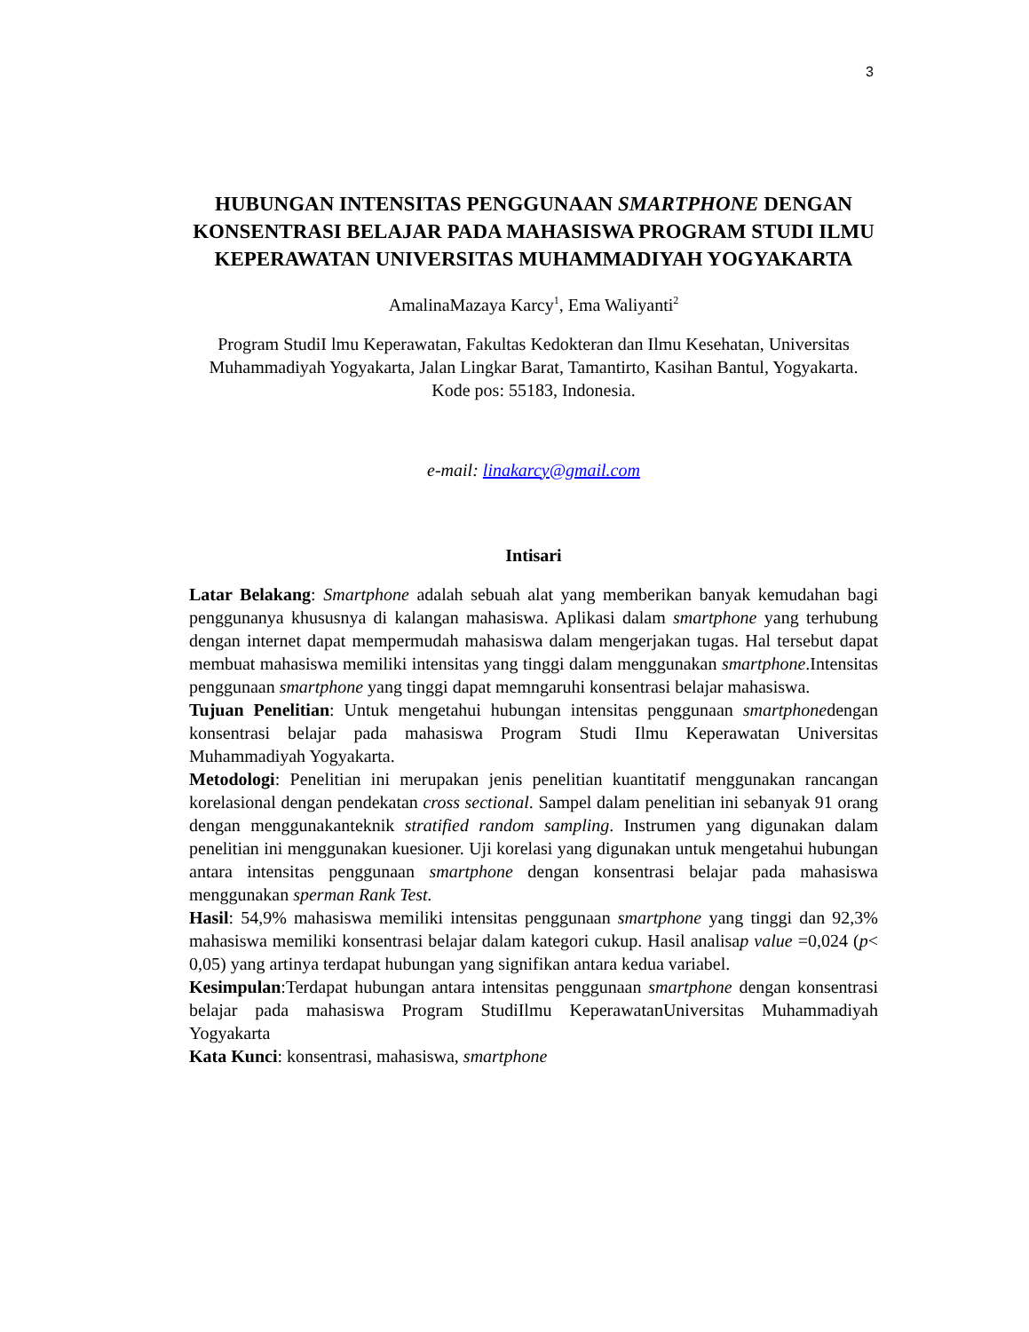3
HUBUNGAN INTENSITAS PENGGUNAAN SMARTPHONE DENGAN KONSENTRASI BELAJAR PADA MAHASISWA PROGRAM STUDI ILMU KEPERAWATAN UNIVERSITAS MUHAMMADIYAH YOGYAKARTA
AmalinaMazaya Karcy<sup>1</sup>, Ema Waliyanti<sup>2</sup>
Program StudiI lmu Keperawatan, Fakultas Kedokteran dan Ilmu Kesehatan, Universitas Muhammadiyah Yogyakarta, Jalan Lingkar Barat, Tamantirto, Kasihan Bantul, Yogyakarta. Kode pos: 55183, Indonesia.
e-mail: linakarcy@gmail.com
Intisari
Latar Belakang: Smartphone adalah sebuah alat yang memberikan banyak kemudahan bagi penggunanya khususnya di kalangan mahasiswa. Aplikasi dalam smartphone yang terhubung dengan internet dapat mempermudah mahasiswa dalam mengerjakan tugas. Hal tersebut dapat membuat mahasiswa memiliki intensitas yang tinggi dalam menggunakan smartphone.Intensitas penggunaan smartphone yang tinggi dapat memngaruhi konsentrasi belajar mahasiswa.
Tujuan Penelitian: Untuk mengetahui hubungan intensitas penggunaan smartphonedengan konsentrasi belajar pada mahasiswa Program Studi Ilmu Keperawatan Universitas Muhammadiyah Yogyakarta.
Metodologi: Penelitian ini merupakan jenis penelitian kuantitatif menggunakan rancangan korelasional dengan pendekatan cross sectional. Sampel dalam penelitian ini sebanyak 91 orang dengan menggunakanteknik stratified random sampling. Instrumen yang digunakan dalam penelitian ini menggunakan kuesioner. Uji korelasi yang digunakan untuk mengetahui hubungan antara intensitas penggunaan smartphone dengan konsentrasi belajar pada mahasiswa menggunakan sperman Rank Test.
Hasil: 54,9% mahasiswa memiliki intensitas penggunaan smartphone yang tinggi dan 92,3% mahasiswa memiliki konsentrasi belajar dalam kategori cukup. Hasil analisap value =0,024 (p< 0,05) yang artinya terdapat hubungan yang signifikan antara kedua variabel.
Kesimpulan:Terdapat hubungan antara intensitas penggunaan smartphone dengan konsentrasi belajar pada mahasiswa Program StudiIlmu KeperawatanUniversitas Muhammadiyah Yogyakarta
Kata Kunci: konsentrasi, mahasiswa, smartphone